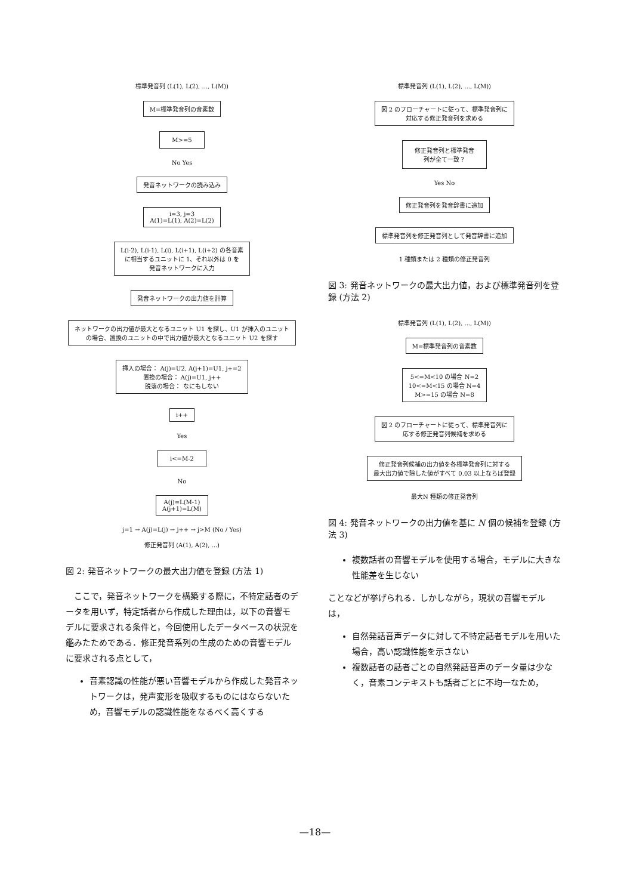標準発音列 (L(1), L(2), ..., L(M))
M=標準発音列の音素数
M>=5
No Yes
発音ネットワークの読み込み
i=3, j=3
A(1)=L(1), A(2)=L(2)
L(i-2), L(i-1), L(i), L(i+1), L(i+2) の各音素
に相当するユニットに 1、それ以外は 0 を
発音ネットワークに入力
発音ネットワークの出力値を計算
ネットワークの出力値が最大となるユニット U1 を探し、U1 が挿入のユニット
の場合、置換のユニットの中で出力値が最大となるユニット U2 を探す
挿入の場合： A(j)=U2, A(j+1)=U1, j+=2
置換の場合： A(j)=U1, j++
脱落の場合： なにもしない
i++
Yes
i<=M-2
No
A(j)=L(M-1)
A(j+1)=L(M)
j=1 → A(j)=L(j) → j++ → j>M (No / Yes)
修正発音列 (A(1), A(2), ...)
図 2: 発音ネットワークの最大出力値を登録 (方法 1)
ここで，発音ネットワークを構築する際に，不特定話者のデータを用いず，特定話者から作成した理由は，以下の音響モデルに要求される条件と，今回使用したデータベースの状況を鑑みたためである．修正発音系列の生成のための音響モデルに要求される点として，
音素認識の性能が悪い音響モデルから作成した発音ネットワークは，発声変形を吸収するものにはならないため，音響モデルの認識性能をなるべく高くする
標準発音列 (L(1), L(2), ..., L(M))
図 2 のフローチャートに従って、標準発音列に
対応する修正発音列を求める
修正発音列と標準発音
列が全て一致？
Yes No
修正発音列を発音辞書に追加
標準発音列を修正発音列として発音辞書に追加
1 種類または 2 種類の修正発音列
図 3: 発音ネットワークの最大出力値，および標準発音列を登録 (方法 2)
標準発音列 (L(1), L(2), ..., L(M))
M=標準発音列の音素数
5<=M<10 の場合 N=2
10<=M<15 の場合 N=4
M>=15 の場合 N=8
図 2 のフローチャートに従って、標準発音列に
応する修正発音列候補を求める
修正発音列候補の出力値を各標準発音列に対する
最大出力値で除した値がすべて 0.03 以上ならば登録
最大N 種類の修正発音列
図 4: 発音ネットワークの出力値を基に N 個の候補を登録 (方法 3)
複数話者の音響モデルを使用する場合，モデルに大きな性能差を生じない
ことなどが挙げられる．しかしながら，現状の音響モデルは，
自然発話音声データに対して不特定話者モデルを用いた場合，高い認識性能を示さない
複数話者の話者ごとの自然発話音声のデータ量は少なく，音素コンテキストも話者ごとに不均一なため，
—18—